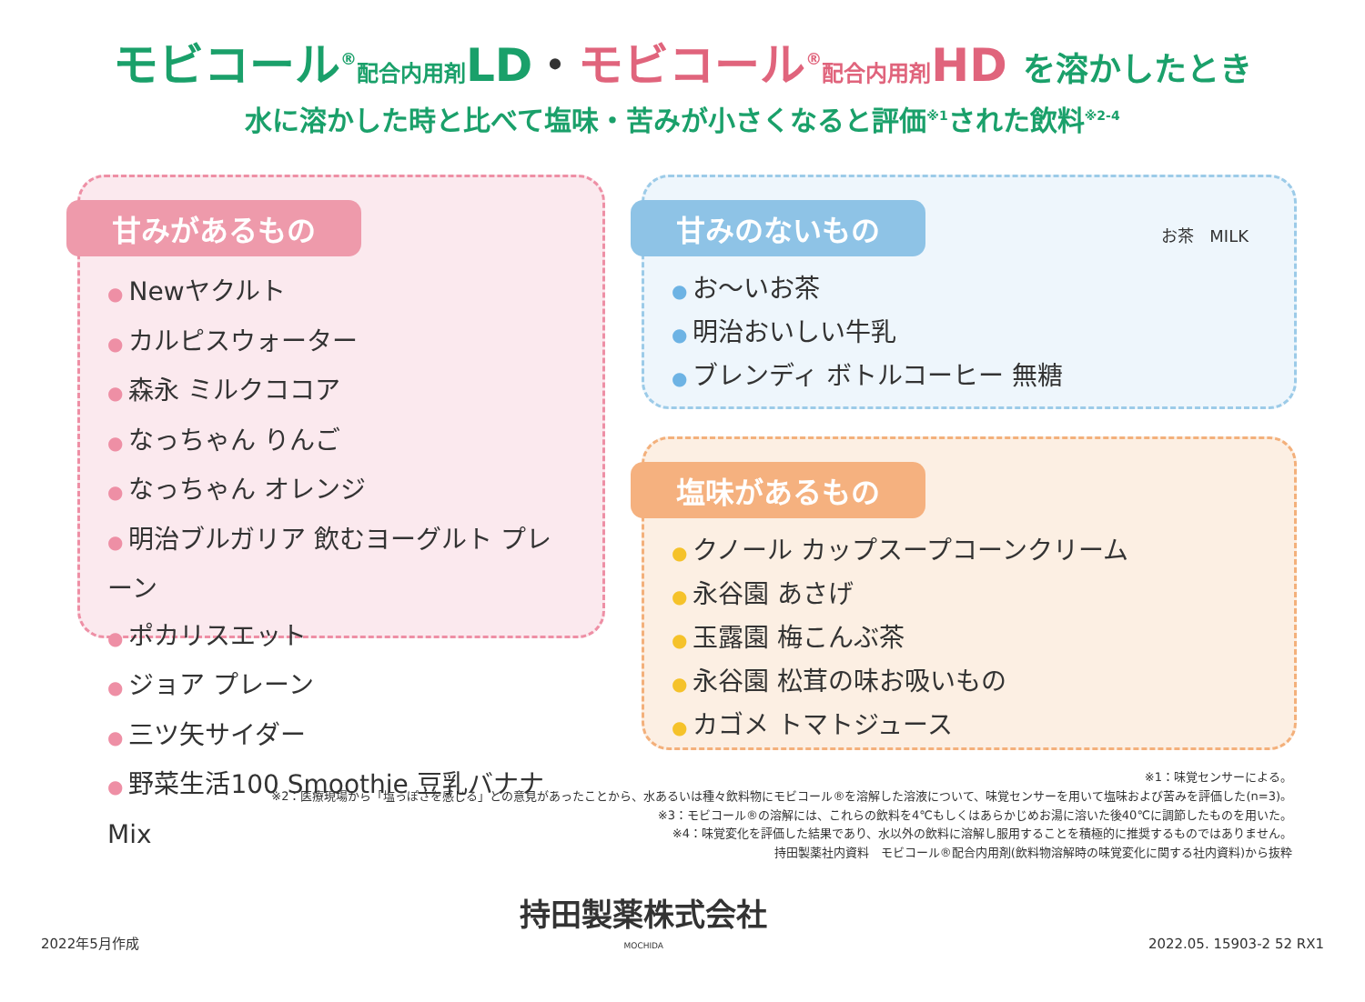モビコール<sup>®</sup>配合内用剤LD・モビコール<sup>®</sup>配合内用剤HD を溶かしたとき
水に溶かした時と比べて塩味・苦みが小さくなると評価<sup>※1</sup>された飲料<sup>※2-4</sup>
甘みがあるもの
● Newヤクルト
● カルピスウォーター
● 森永 ミルクココア
● なっちゃん りんご
● なっちゃん オレンジ
● 明治ブルガリア 飲むヨーグルト プレーン
● ポカリスエット
● ジョア プレーン
● 三ツ矢サイダー
● 野菜生活100 Smoothie 豆乳バナナMix
甘みのないもの
● お～いお茶
● 明治おいしい牛乳
● ブレンディ ボトルコーヒー 無糖
お茶 MILK
塩味があるもの
● クノール カップスープコーンクリーム
● 永谷園 あさげ
● 玉露園 梅こんぶ茶
● 永谷園 松茸の味お吸いもの
● カゴメ トマトジュース
※1：味覚センサーによる。
※2：医療現場から「塩っぽさを感じる」との意見があったことから、水あるいは種々飲料物にモビコール®を溶解した溶液について、味覚センサーを用いて塩味および苦みを評価した(n=3)。
※3：モビコール®の溶解には、これらの飲料を4℃もしくはあらかじめお湯に溶いた後40℃に調節したものを用いた。
※4：味覚変化を評価した結果であり、水以外の飲料に溶解し服用することを積極的に推奨するものではありません。
持田製薬社内資料　モビコール®配合内用剤(飲料物溶解時の味覚変化に関する社内資料)から抜粋
2022年5月作成
持田製薬株式会社
MOCHIDA
2022.05. 15903-2 52 RX1